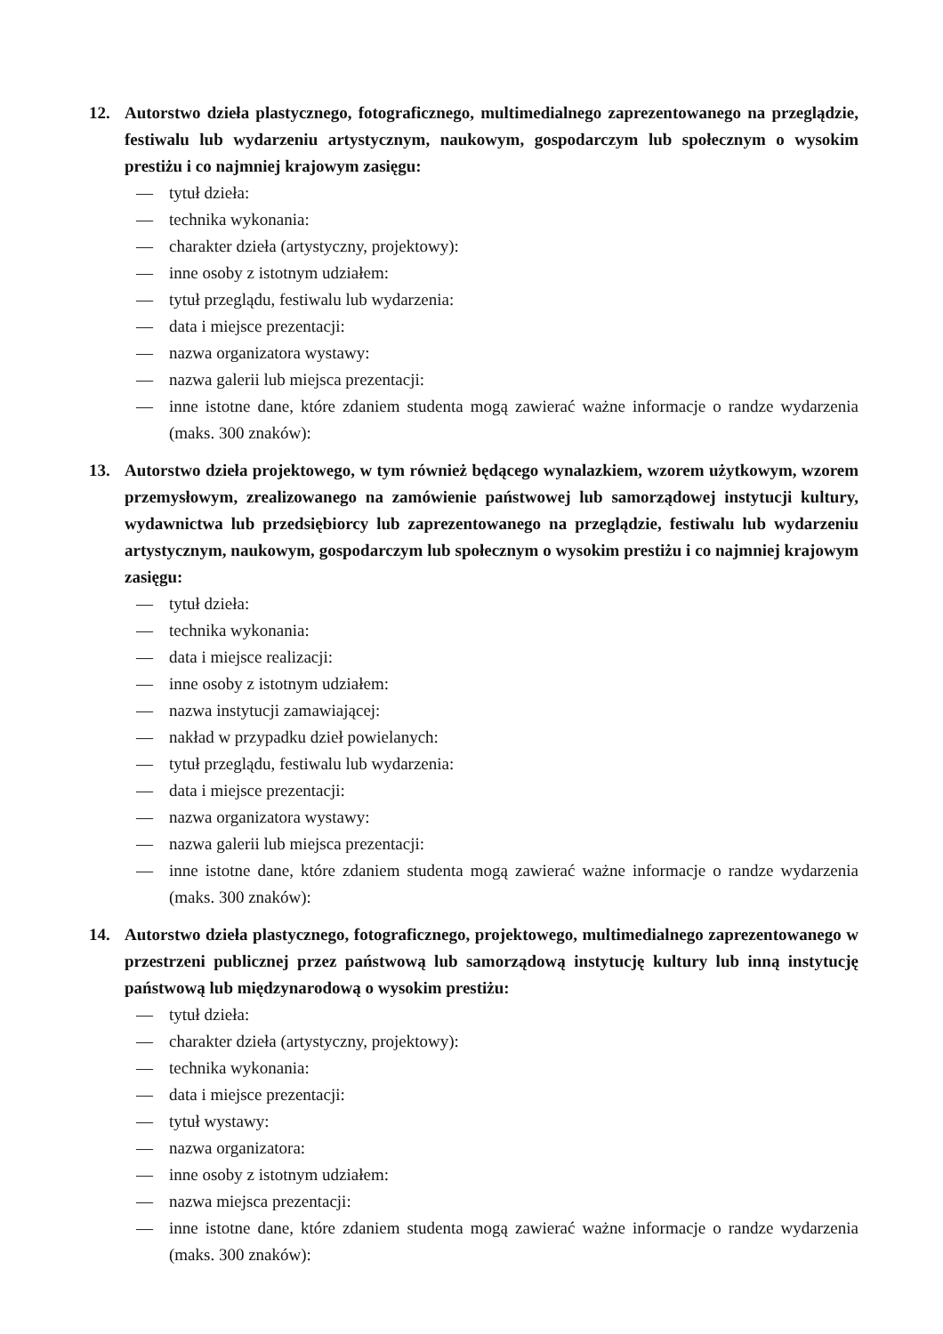12. Autorstwo dzieła plastycznego, fotograficznego, multimedialnego zaprezentowanego na przeglądzie, festiwalu lub wydarzeniu artystycznym, naukowym, gospodarczym lub społecznym o wysokim prestiżu i co najmniej krajowym zasięgu:
— tytuł dzieła:
— technika wykonania:
— charakter dzieła (artystyczny, projektowy):
— inne osoby z istotnym udziałem:
— tytuł przeglądu, festiwalu lub wydarzenia:
— data i miejsce prezentacji:
— nazwa organizatora wystawy:
— nazwa galerii lub miejsca prezentacji:
— inne istotne dane, które zdaniem studenta mogą zawierać ważne informacje o randze wydarzenia (maks. 300 znaków):
13. Autorstwo dzieła projektowego, w tym również będącego wynalazkiem, wzorem użytkowym, wzorem przemysłowym, zrealizowanego na zamówienie państwowej lub samorządowej instytucji kultury, wydawnictwa lub przedsiębiorcy lub zaprezentowanego na przeglądzie, festiwalu lub wydarzeniu artystycznym, naukowym, gospodarczym lub społecznym o wysokim prestiżu i co najmniej krajowym zasięgu:
— tytuł dzieła:
— technika wykonania:
— data i miejsce realizacji:
— inne osoby z istotnym udziałem:
— nazwa instytucji zamawiającej:
— nakład w przypadku dzieł powielanych:
— tytuł przeglądu, festiwalu lub wydarzenia:
— data i miejsce prezentacji:
— nazwa organizatora wystawy:
— nazwa galerii lub miejsca prezentacji:
— inne istotne dane, które zdaniem studenta mogą zawierać ważne informacje o randze wydarzenia (maks. 300 znaków):
14. Autorstwo dzieła plastycznego, fotograficznego, projektowego, multimedialnego zaprezentowanego w przestrzeni publicznej przez państwową lub samorządową instytucję kultury lub inną instytucję państwową lub międzynarodową o wysokim prestiżu:
— tytuł dzieła:
— charakter dzieła (artystyczny, projektowy):
— technika wykonania:
— data i miejsce prezentacji:
— tytuł wystawy:
— nazwa organizatora:
— inne osoby z istotnym udziałem:
— nazwa miejsca prezentacji:
— inne istotne dane, które zdaniem studenta mogą zawierać ważne informacje o randze wydarzenia (maks. 300 znaków):